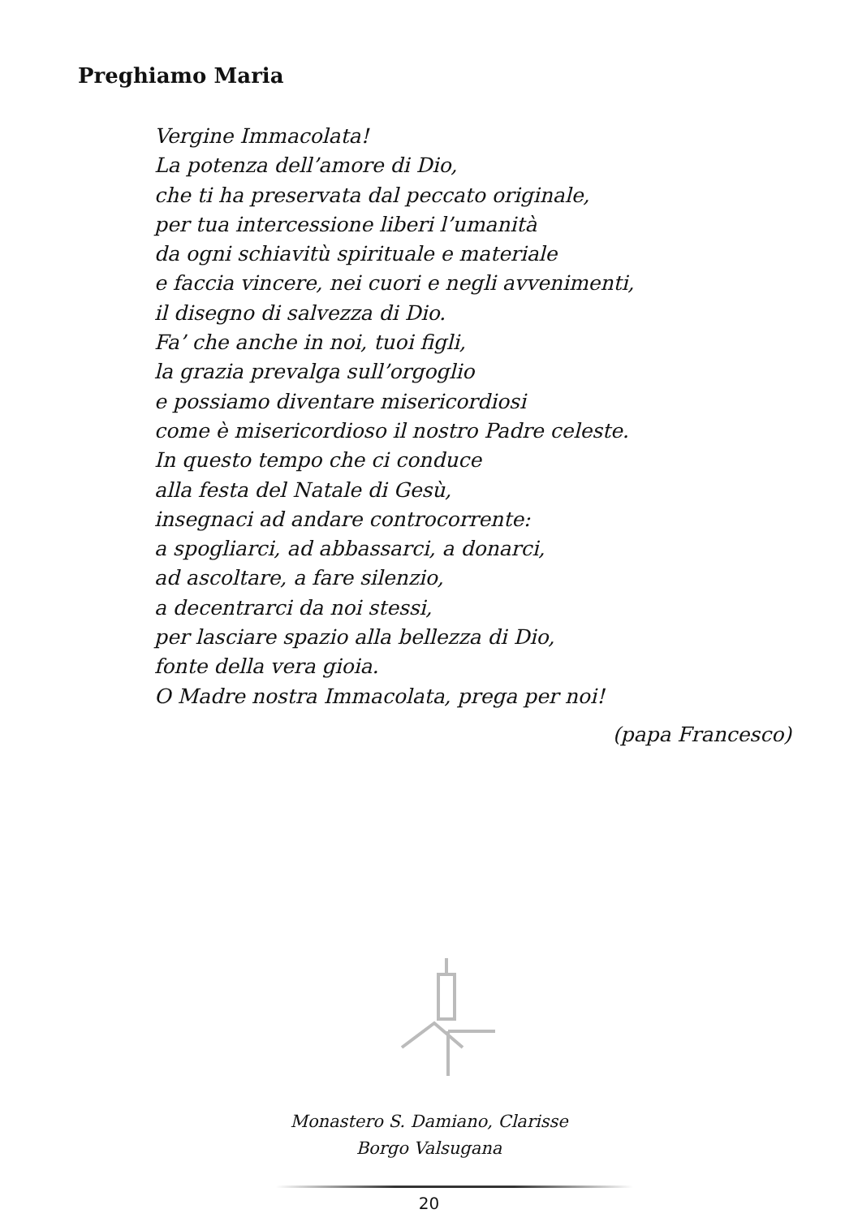Preghiamo Maria
Vergine Immacolata!
La potenza dell’amore di Dio,
che ti ha preservata dal peccato originale,
per tua intercessione liberi l’umanità
da ogni schiavitù spirituale e materiale
e faccia vincere, nei cuori e negli avvenimenti,
il disegno di salvezza di Dio.
Fa’ che anche in noi, tuoi figli,
la grazia prevalga sull’orgoglio
e possiamo diventare misericordiosi
come è misericordioso il nostro Padre celeste.
In questo tempo che ci conduce
alla festa del Natale di Gesù,
insegnaci ad andare controcorrente:
a spogliarci, ad abbassarci, a donarci,
ad ascoltare, a fare silenzio,
a decentrarci da noi stessi,
per lasciare spazio alla bellezza di Dio,
fonte della vera gioia.
O Madre nostra Immacolata, prega per noi!
(papa Francesco)
Monastero S. Damiano, Clarisse
Borgo Valsugana
20